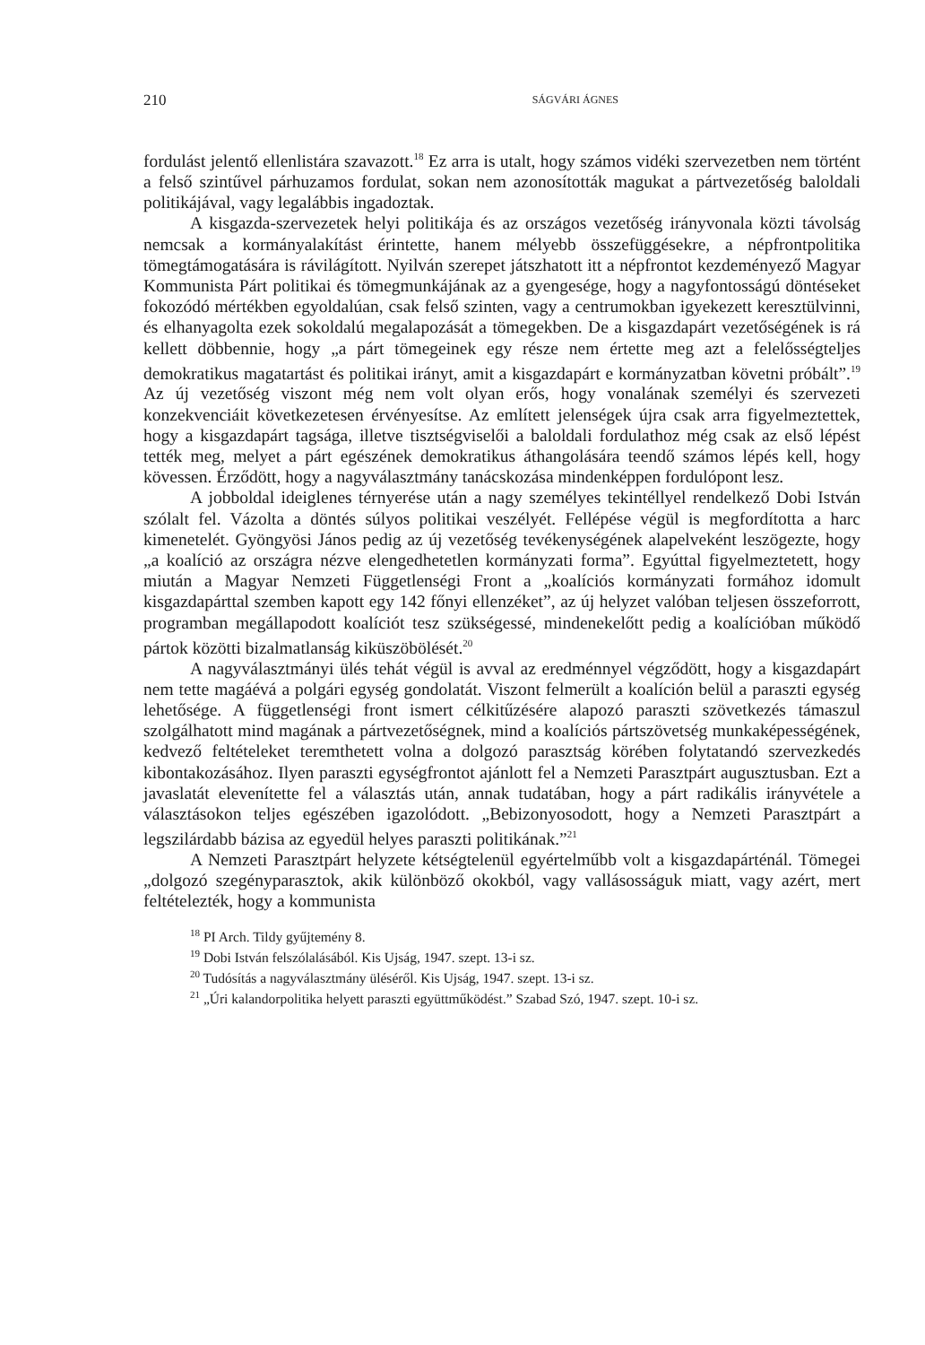210 SÁGVÁRI ÁGNES
fordulást jelentő ellenlistára szavazott.<sup>18</sup> Ez arra is utalt, hogy számos vidéki szervezetben nem történt a felső szintűvel párhuzamos fordulat, sokan nem azonosították magukat a pártvezetőség baloldali politikájával, vagy legalábbis ingadoztak.
A kisgazda-szervezetek helyi politikája és az országos vezetőség irányvonala közti távolság nemcsak a kormányalakítást érintette, hanem mélyebb összefüggésekre, a népfrontpolitika tömegtámogatására is rávilágított. Nyilván szerepet játszhatott itt a népfrontot kezdeményező Magyar Kommunista Párt politikai és tömegmunkájának az a gyengesége, hogy a nagyfontosságú döntéseket fokozódó mértékben egyoldalúan, csak felső szinten, vagy a centrumokban igyekezett keresztülvinni, és elhanyagolta ezek sokoldalú megalapozását a tömegekben. De a kisgazdapárt vezetőségének is rá kellett döbbennie, hogy „a párt tömegeinek egy része nem értette meg azt a felelősségteljes demokratikus magatartást és politikai irányt, amit a kisgazdapárt e kormányzatban követni próbált”.<sup>19</sup> Az új vezetőség viszont még nem volt olyan erős, hogy vonalának személyi és szervezeti konzekvenciáit következetesen érvényesítse. Az említett jelenségek újra csak arra figyelmeztettek, hogy a kisgazdapárt tagsága, illetve tisztségviselői a baloldali fordulathoz még csak az első lépést tették meg, melyet a párt egészének demokratikus áthangolására teendő számos lépés kell, hogy kövessen. Érződött, hogy a nagyválasztmány tanácskozása mindenképpen fordulópont lesz.
A jobboldal ideiglenes térnyerése után a nagy személyes tekintéllyel rendelkező Dobi István szólalt fel. Vázolta a döntés súlyos politikai veszélyét. Fellépése végül is megfordította a harc kimenetelét. Gyöngyösi János pedig az új vezetőség tevékenységének alapelveként leszögezte, hogy „a koalíció az országra nézve elengedhetetlen kormányzati forma”. Egyúttal figyelmeztetett, hogy miután a Magyar Nemzeti Függetlenségi Front a „koalíciós kormányzati formához idomult kisgazdapárttal szemben kapott egy 142 főnyi ellenzéket”, az új helyzet valóban teljesen összeforrott, programban megállapodott koalíciót tesz szükségessé, mindenekelőtt pedig a koalícióban működő pártok közötti bizalmatlanság kiküszöbölését.<sup>20</sup>
A nagyválasztmányi ülés tehát végül is avval az eredménnyel végződött, hogy a kisgazdapárt nem tette magáévá a polgári egység gondolatát. Viszont felmerült a koalíción belül a paraszti egység lehetősége. A függetlenségi front ismert célkitűzésére alapozó paraszti szövetkezés támaszul szolgálhatott mind magának a pártvezetőségnek, mind a koalíciós pártszövetség munkaképességének, kedvező feltételeket teremthetett volna a dolgozó parasztság körében folytatandó szervezkedés kibontakozásához. Ilyen paraszti egységfrontot ajánlott fel a Nemzeti Parasztpárt augusztusban. Ezt a javaslatát elevenítette fel a választás után, annak tudatában, hogy a párt radikális irányvétele a választásokon teljes egészében igazolódott. „Bebizonyosodott, hogy a Nemzeti Parasztpárt a legszilárdabb bázisa az egyedül helyes paraszti politikának.”<sup>21</sup>
A Nemzeti Parasztpárt helyzete kétségtelenül egyértelműbb volt a kisgazdapárténál. Tömegei „dolgozó szegényparasztok, akik különböző okokból, vagy vallásosságuk miatt, vagy azért, mert feltételezték, hogy a kommunista
<sup>18</sup> PI Arch. Tildy gyűjtemény 8.
<sup>19</sup> Dobi István felszólalásából. Kis Ujság, 1947. szept. 13-i sz.
<sup>20</sup> Tudósítás a nagyválasztmány üléséről. Kis Ujság, 1947. szept. 13-i sz.
<sup>21</sup> „Úri kalandorpolitika helyett paraszti együttműködést.” Szabad Szó, 1947. szept. 10-i sz.